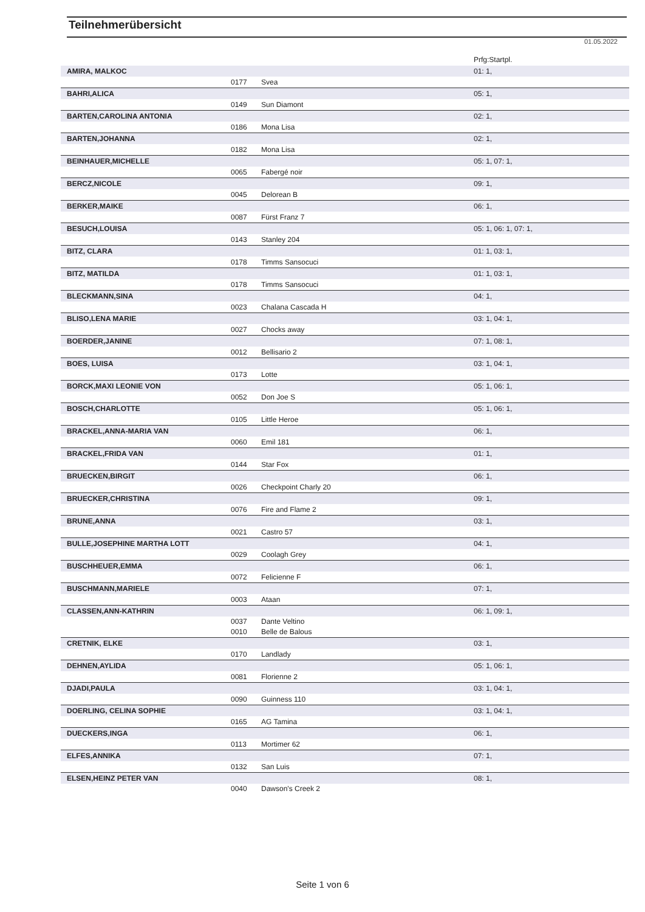Teilnehmerübersicht
01.05.2022
| | | | Prfg:Startpl. |
| AMIRA, MALKOC | | | 01: 1, |
| | 0177 | Svea | |
| BAHRI,ALICA | | | 05: 1, |
| | 0149 | Sun Diamont | |
| BARTEN,CAROLINA ANTONIA | | | 02: 1, |
| | 0186 | Mona Lisa | |
| BARTEN,JOHANNA | | | 02: 1, |
| | 0182 | Mona Lisa | |
| BEINHAUER,MICHELLE | | | 05: 1, 07: 1, |
| | 0065 | Fabergé noir | |
| BERCZ,NICOLE | | | 09: 1, |
| | 0045 | Delorean B | |
| BERKER,MAIKE | | | 06: 1, |
| | 0087 | Fürst Franz 7 | |
| BESUCH,LOUISA | | | 05: 1, 06: 1, 07: 1, |
| | 0143 | Stanley 204 | |
| BITZ, CLARA | | | 01: 1, 03: 1, |
| | 0178 | Timms Sansocuci | |
| BITZ, MATILDA | | | 01: 1, 03: 1, |
| | 0178 | Timms Sansocuci | |
| BLECKMANN,SINA | | | 04: 1, |
| | 0023 | Chalana Cascada H | |
| BLISO,LENA MARIE | | | 03: 1, 04: 1, |
| | 0027 | Chocks away | |
| BOERDER,JANINE | | | 07: 1, 08: 1, |
| | 0012 | Bellisario 2 | |
| BOES, LUISA | | | 03: 1, 04: 1, |
| | 0173 | Lotte | |
| BORCK,MAXI LEONIE VON | | | 05: 1, 06: 1, |
| | 0052 | Don Joe S | |
| BOSCH,CHARLOTTE | | | 05: 1, 06: 1, |
| | 0105 | Little Heroe | |
| BRACKEL,ANNA-MARIA VAN | | | 06: 1, |
| | 0060 | Emil 181 | |
| BRACKEL,FRIDA VAN | | | 01: 1, |
| | 0144 | Star Fox | |
| BRUECKEN,BIRGIT | | | 06: 1, |
| | 0026 | Checkpoint Charly 20 | |
| BRUECKER,CHRISTINA | | | 09: 1, |
| | 0076 | Fire and Flame 2 | |
| BRUNE,ANNA | | | 03: 1, |
| | 0021 | Castro 57 | |
| BULLE,JOSEPHINE MARTHA LOTT | | | 04: 1, |
| | 0029 | Coolagh Grey | |
| BUSCHHEUER,EMMA | | | 06: 1, |
| | 0072 | Felicienne F | |
| BUSCHMANN,MARIELE | | | 07: 1, |
| | 0003 | Ataan | |
| CLASSEN,ANN-KATHRIN | | | 06: 1, 09: 1, |
| | 0037 | Dante Veltino | |
| | 0010 | Belle de Balous | |
| CRETNIK, ELKE | | | 03: 1, |
| | 0170 | Landlady | |
| DEHNEN,AYLIDA | | | 05: 1, 06: 1, |
| | 0081 | Florienne 2 | |
| DJADI,PAULA | | | 03: 1, 04: 1, |
| | 0090 | Guinness 110 | |
| DOERLING, CELINA SOPHIE | | | 03: 1, 04: 1, |
| | 0165 | AG Tamina | |
| DUECKERS,INGA | | | 06: 1, |
| | 0113 | Mortimer 62 | |
| ELFES,ANNIKA | | | 07: 1, |
| | 0132 | San Luis | |
| ELSEN,HEINZ PETER VAN | | | 08: 1, |
| | 0040 | Dawson's Creek 2 | |
Seite 1 von 6